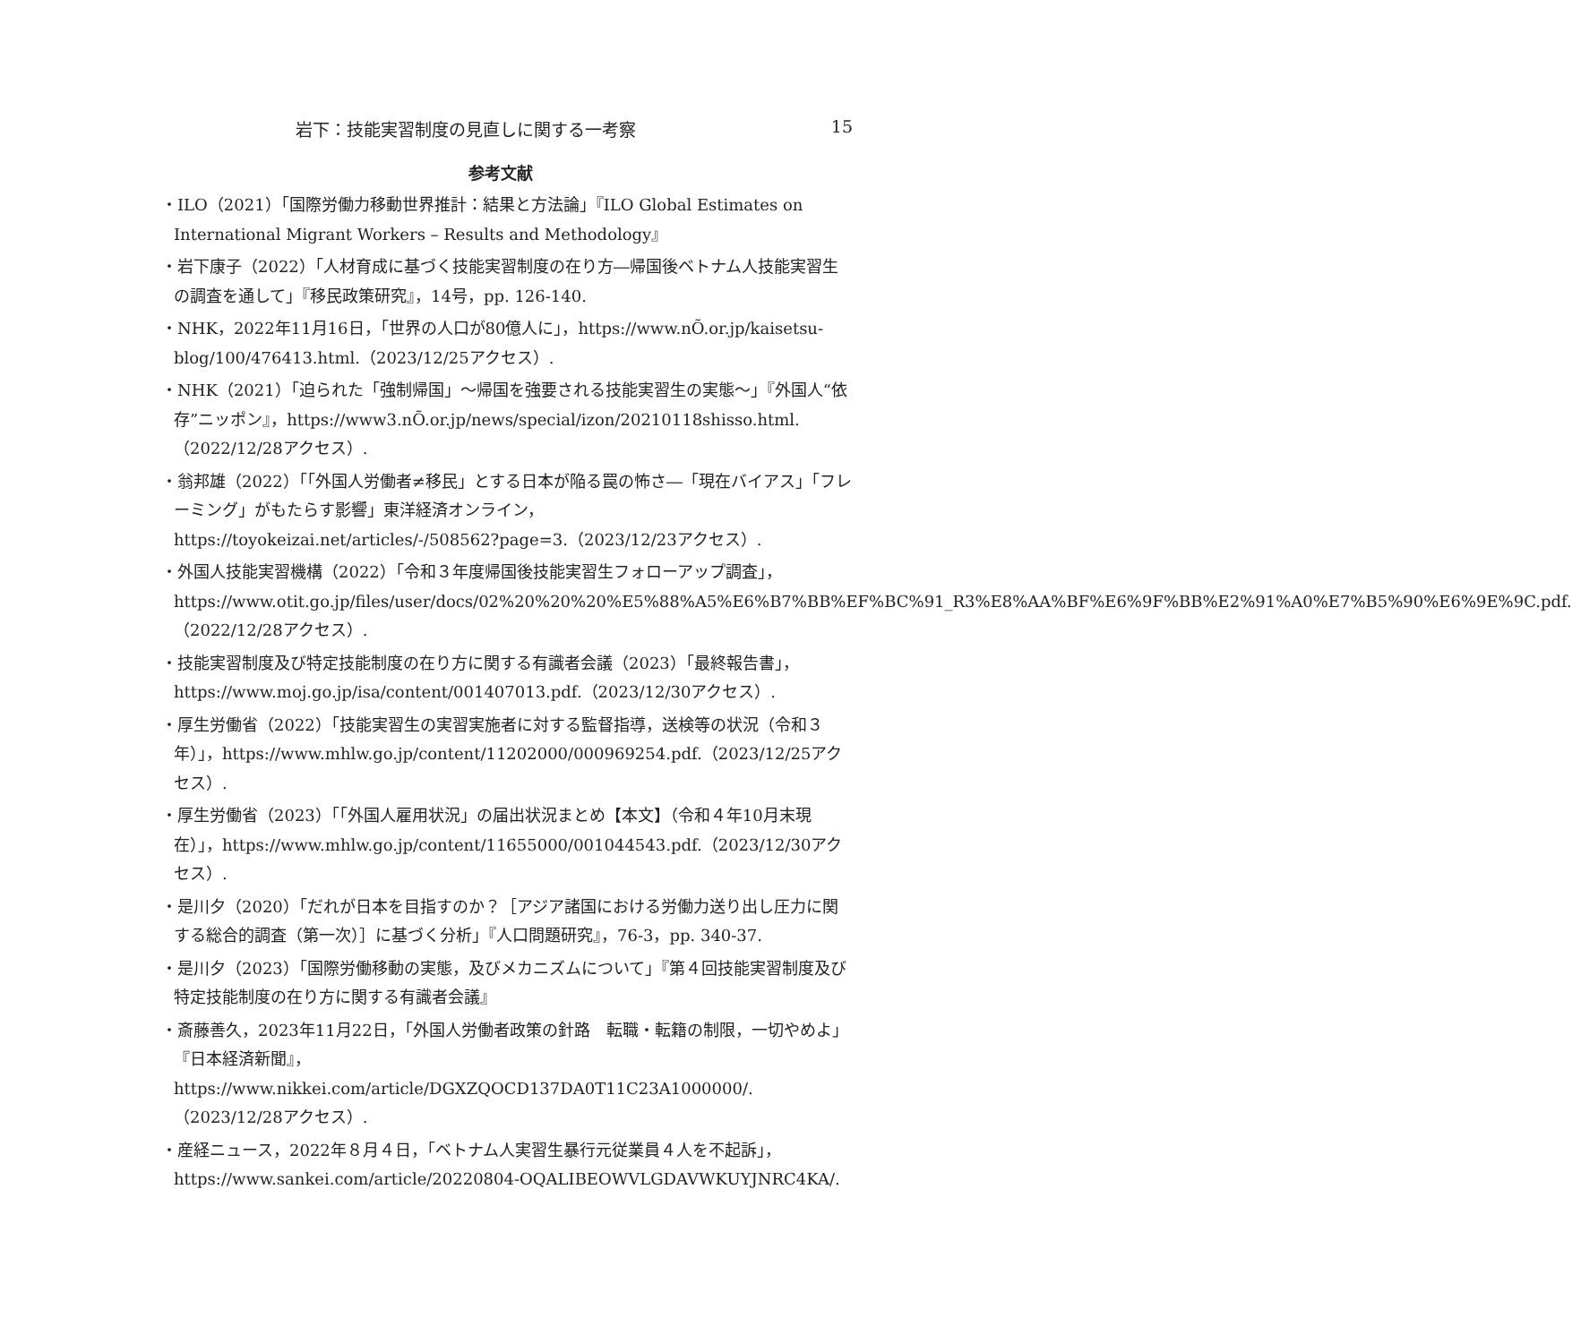岩下：技能実習制度の見直しに関する一考察 15
参考文献
・ILO（2021）「国際労働力移動世界推計：結果と方法論」『ILO Global Estimates on International Migrant Workers – Results and Methodology』
・岩下康子（2022）「人材育成に基づく技能実習制度の在り方―帰国後ベトナム人技能実習生の調査を通して」『移民政策研究』，14号，pp. 126-140.
・NHK，2022年11月16日，「世界の人口が80億人に」，https://www.nÕ.or.jp/kaisetsu-blog/100/476413.html.（2023/12/25アクセス）.
・NHK（2021）「迫られた「強制帰国」～帰国を強要される技能実習生の実態～」『外国人“依存”ニッポン』，https://www3.nÕ.or.jp/news/special/izon/20210118shisso.html.（2022/12/28アクセス）.
・翁邦雄（2022）「「外国人労働者≠移民」とする日本が陥る罠の怖さ―「現在バイアス」「フレーミング」がもたらす影響」東洋経済オンライン，https://toyokeizai.net/articles/-/508562?page=3.（2023/12/23アクセス）.
・外国人技能実習機構（2022）「令和３年度帰国後技能実習生フォローアップ調査」，https://www.otit.go.jp/files/user/docs/02%20%20%20%E5%88%A5%E6%B7%BB%EF%BC%91_R3%E8%AA%BF%E6%9F%BB%E2%91%A0%E7%B5%90%E6%9E%9C.pdf.（2022/12/28アクセス）.
・技能実習制度及び特定技能制度の在り方に関する有識者会議（2023）「最終報告書」，https://www.moj.go.jp/isa/content/001407013.pdf.（2023/12/30アクセス）.
・厚生労働省（2022）「技能実習生の実習実施者に対する監督指導，送検等の状況（令和３年）」，https://www.mhlw.go.jp/content/11202000/000969254.pdf.（2023/12/25アクセス）.
・厚生労働省（2023）「「外国人雇用状況」の届出状況まとめ【本文】（令和４年10月末現在）」，https://www.mhlw.go.jp/content/11655000/001044543.pdf.（2023/12/30アクセス）.
・是川夕（2020）「だれが日本を目指すのか？［アジア諸国における労働力送り出し圧力に関する総合的調査（第一次）］に基づく分析」『人口問題研究』，76-3，pp. 340-37.
・是川夕（2023）「国際労働移動の実態，及びメカニズムについて」『第４回技能実習制度及び特定技能制度の在り方に関する有識者会議』
・斎藤善久，2023年11月22日，「外国人労働者政策の針路　転職・転籍の制限，一切やめよ」『日本経済新聞』，https://www.nikkei.com/article/DGXZQOCD137DA0T11C23A1000000/.（2023/12/28アクセス）.
・産経ニュース，2022年８月４日，「ベトナム人実習生暴行元従業員４人を不起訴」，https://www.sankei.com/article/20220804-OQALIBEOWVLGDAVWKUYJNRC4KA/.